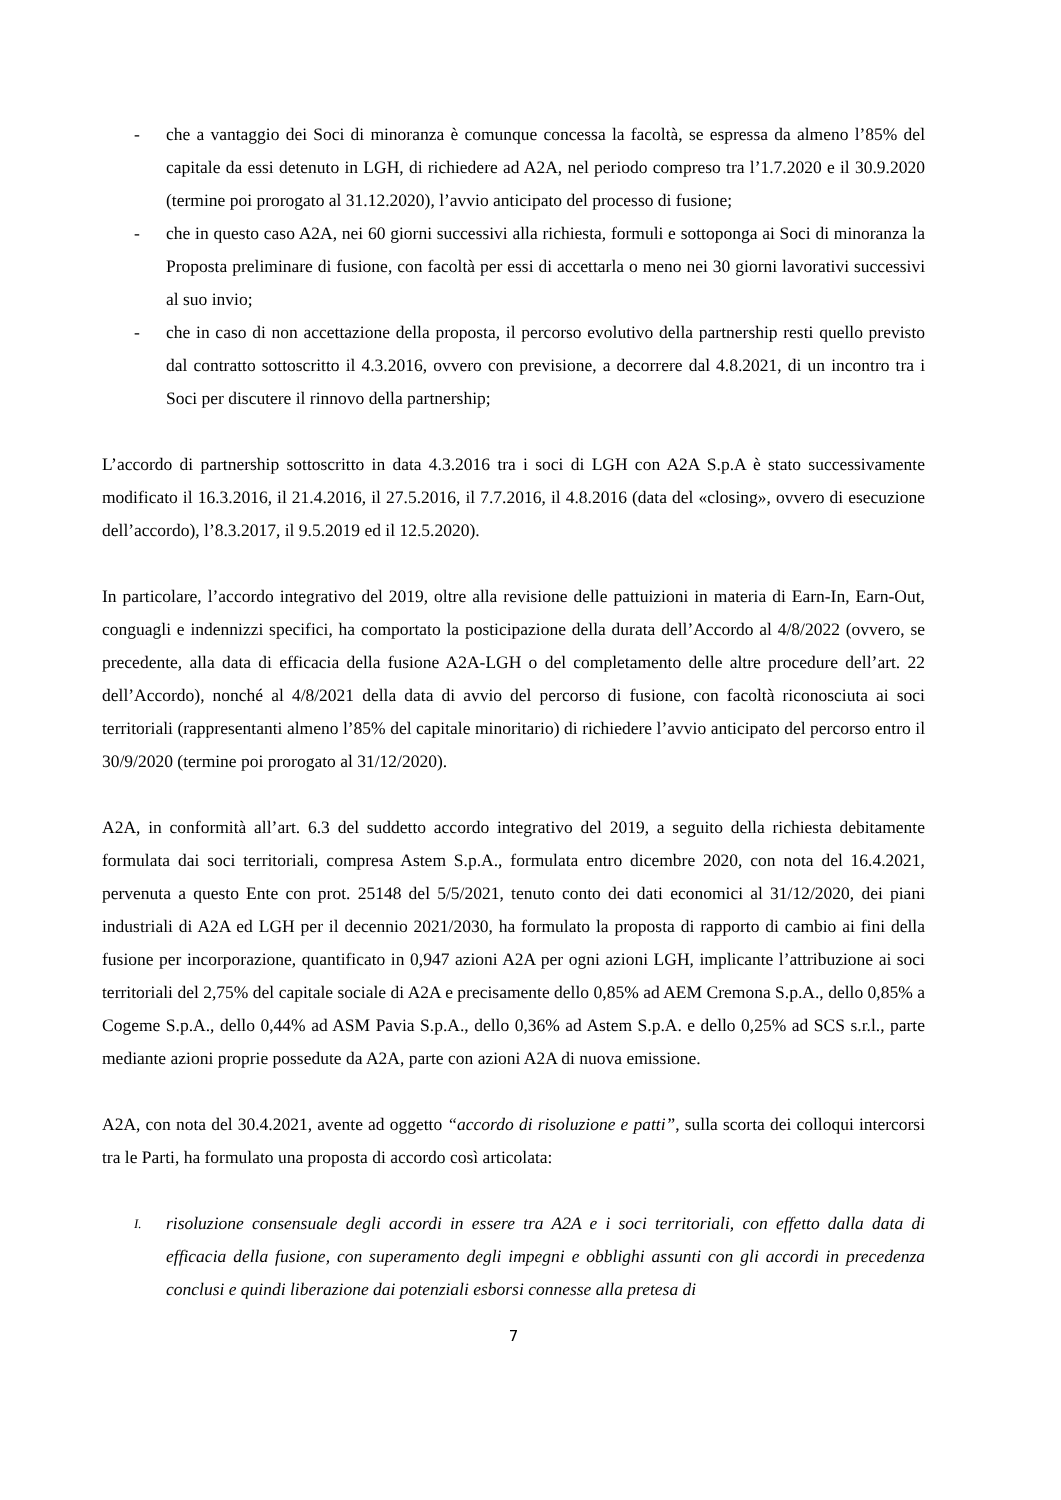- che a vantaggio dei Soci di minoranza è comunque concessa la facoltà, se espressa da almeno l’85% del capitale da essi detenuto in LGH, di richiedere ad A2A, nel periodo compreso tra l’1.7.2020 e il 30.9.2020 (termine poi prorogato al 31.12.2020), l’avvio anticipato del processo di fusione;
- che in questo caso A2A, nei 60 giorni successivi alla richiesta, formuli e sottoponga ai Soci di minoranza la Proposta preliminare di fusione, con facoltà per essi di accettarla o meno nei 30 giorni lavorativi successivi al suo invio;
- che in caso di non accettazione della proposta, il percorso evolutivo della partnership resti quello previsto dal contratto sottoscritto il 4.3.2016, ovvero con previsione, a decorrere dal 4.8.2021, di un incontro tra i Soci per discutere il rinnovo della partnership;
L’accordo di partnership sottoscritto in data 4.3.2016 tra i soci di LGH con A2A S.p.A è stato successivamente modificato il 16.3.2016, il 21.4.2016, il 27.5.2016, il 7.7.2016, il 4.8.2016 (data del «closing», ovvero di esecuzione dell’accordo), l’8.3.2017, il 9.5.2019 ed il 12.5.2020).
In particolare, l’accordo integrativo del 2019, oltre alla revisione delle pattuizioni in materia di Earn-In, Earn-Out, conguagli e indennizzi specifici, ha comportato la posticipazione della durata dell’Accordo al 4/8/2022 (ovvero, se precedente, alla data di efficacia della fusione A2A-LGH o del completamento delle altre procedure dell’art. 22 dell’Accordo), nonché al 4/8/2021 della data di avvio del percorso di fusione, con facoltà riconosciuta ai soci territoriali (rappresentanti almeno l’85% del capitale minoritario) di richiedere l’avvio anticipato del percorso entro il 30/9/2020 (termine poi prorogato al 31/12/2020).
A2A, in conformità all’art. 6.3 del suddetto accordo integrativo del 2019, a seguito della richiesta debitamente formulata dai soci territoriali, compresa Astem S.p.A., formulata entro dicembre 2020, con nota del 16.4.2021, pervenuta a questo Ente con prot. 25148 del 5/5/2021, tenuto conto dei dati economici al 31/12/2020, dei piani industriali di A2A ed LGH per il decennio 2021/2030, ha formulato la proposta di rapporto di cambio ai fini della fusione per incorporazione, quantificato in 0,947 azioni A2A per ogni azioni LGH, implicante l’attribuzione ai soci territoriali del 2,75% del capitale sociale di A2A e precisamente dello 0,85% ad AEM Cremona S.p.A., dello 0,85% a Cogeme S.p.A., dello 0,44% ad ASM Pavia S.p.A., dello 0,36% ad Astem S.p.A. e dello 0,25% ad SCS s.r.l., parte mediante azioni proprie possedute da A2A, parte con azioni A2A di nuova emissione.
A2A, con nota del 30.4.2021, avente ad oggetto “accordo di risoluzione e patti”, sulla scorta dei colloqui intercorsi tra le Parti, ha formulato una proposta di accordo così articolata:
I.
risoluzione consensuale degli accordi in essere tra A2A e i soci territoriali, con effetto dalla data di efficacia della fusione, con superamento degli impegni e obblighi assunti con gli accordi in precedenza conclusi e quindi liberazione dai potenziali esborsi connesse alla pretesa di
7